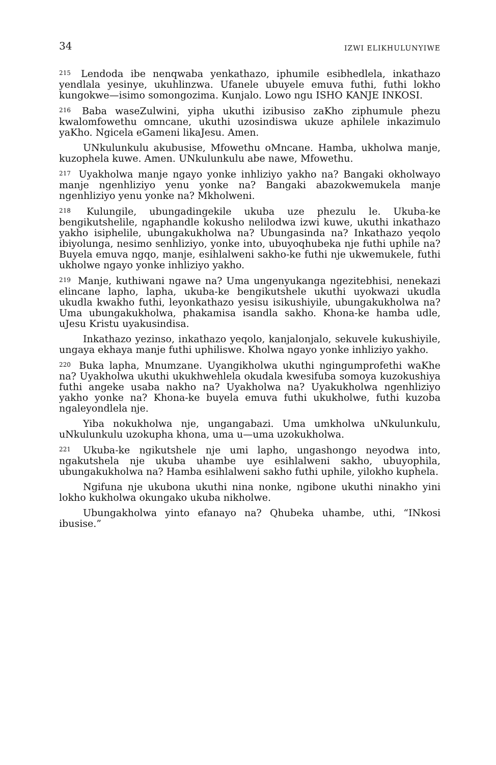34 IZWI ELIKHULUNYIWE
<sup>215</sup> Lendoda ibe nenqwaba yenkathazo, iphumile esibhedlela, inkathazo yendlala yesinye, ukuhlinzwa. Ufanele ubuyele emuva futhi, futhi lokho kungokwe—isimo somongozima. Kunjalo. Lowo ngu ISHO KANJE INKOSI.
<sup>216</sup> Baba waseZulwini, yipha ukuthi izibusiso zaKho ziphumule phezu kwalomfowethu omncane, ukuthi uzosindiswa ukuze aphilele inkazimulo yaKho. Ngicela eGameni likaJesu. Amen.
UNkulunkulu akubusise, Mfowethu oMncane. Hamba, ukholwa manje, kuzophela kuwe. Amen. UNkulunkulu abe nawe, Mfowethu.
<sup>217</sup> Uyakholwa manje ngayo yonke inhliziyo yakho na? Bangaki okholwayo manje ngenhliziyo yenu yonke na? Bangaki abazokwemukela manje ngenhliziyo yenu yonke na? Mkholweni.
<sup>218</sup> Kulungile, ubungadingekile ukuba uze phezulu le. Ukuba-ke bengikutshelile, ngaphandle kokusho nelilodwa izwi kuwe, ukuthi inkathazo yakho isiphelile, ubungakukholwa na? Ubungasinda na? Inkathazo yeqolo ibiyolunga, nesimo senhliziyo, yonke into, ubuyoqhubeka nje futhi uphile na? Buyela emuva ngqo, manje, esihlalweni sakho-ke futhi nje ukwemukele, futhi ukholwe ngayo yonke inhliziyo yakho.
<sup>219</sup> Manje, kuthiwani ngawe na? Uma ungenyukanga ngezitebhisi, nenekazi elincane lapho, lapha, ukuba-ke bengikutshele ukuthi uyokwazi ukudla ukudla kwakho futhi, leyonkathazo yesisu isikushiyile, ubungakukholwa na? Uma ubungakukholwa, phakamisa isandla sakho. Khona-ke hamba udle, uJesu Kristu uyakusindisa.
Inkathazo yezinso, inkathazo yeqolo, kanjalonjalo, sekuvele kukushiyile, ungaya ekhaya manje futhi uphiliswe. Kholwa ngayo yonke inhliziyo yakho.
<sup>220</sup> Buka lapha, Mnumzane. Uyangikholwa ukuthi ngingumprofethi waKhe na? Uyakholwa ukuthi ukukhwehlela okudala kwesifuba somoya kuzokushiya futhi angeke usaba nakho na? Uyakholwa na? Uyakukholwa ngenhliziyo yakho yonke na? Khona-ke buyela emuva futhi ukukholwe, futhi kuzoba ngaleyondlela nje.
Yiba nokukholwa nje, ungangabazi. Uma umkholwa uNkulunkulu, uNkulunkulu uzokupha khona, uma u—uma uzokukholwa.
<sup>221</sup> Ukuba-ke ngikutshele nje umi lapho, ungashongo neyodwa into, ngakutshela nje ukuba uhambe uye esihlalweni sakho, ubuyophila, ubungakukholwa na? Hamba esihlalweni sakho futhi uphile, yilokho kuphela.
Ngifuna nje ukubona ukuthi nina nonke, ngibone ukuthi ninakho yini lokho kukholwa okungako ukuba nikholwe.
Ubungakholwa yinto efanayo na? Qhubeka uhambe, uthi, “INkosi ibusise.”